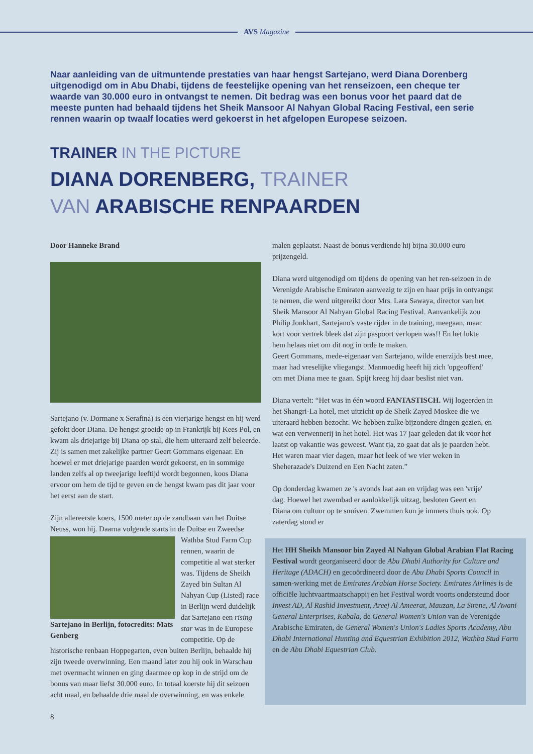AVS Magazine
Naar aanleiding van de uitmuntende prestaties van haar hengst Sartejano, werd Diana Dorenberg uitgenodigd om in Abu Dhabi, tijdens de feestelijke opening van het renseizoen, een cheque ter waarde van 30.000 euro in ontvangst te nemen. Dit bedrag was een bonus voor het paard dat de meeste punten had behaald tijdens het Sheik Mansoor Al Nahyan Global Racing Festival, een serie rennen waarin op twaalf locaties werd gekoerst in het afgelopen Europese seizoen.
TRAINER IN THE PICTURE
DIANA DORENBERG, TRAINER
VAN ARABISCHE RENPAARDEN
Door Hanneke Brand
Sartejano (v. Dormane x Serafina) is een vierjarige hengst en hij werd gefokt door Diana. De hengst groeide op in Frankrijk bij Kees Pol, en kwam als driejarige bij Diana op stal, die hem uiteraard zelf beleerde. Zij is samen met zakelijke partner Geert Gommans eigenaar. En hoewel er met driejarige paarden wordt gekoerst, en in sommige landen zelfs al op tweejarige leeftijd wordt begonnen, koos Diana ervoor om hem de tijd te geven en de hengst kwam pas dit jaar voor het eerst aan de start.
Zijn allereerste koers, 1500 meter op de zandbaan van het Duitse Neuss, won hij. Daarna volgende starts in de Duitse en Zweedse Sartejano in Berlijn, fotocredits: Mats Genberg Wathba Stud Farm Cup rennen, waarin de competitie al wat sterker was. Tijdens de Sheikh Zayed bin Sultan Al Nahyan Cup (Listed) race in Berlijn werd duidelijk dat Sartejano een rising star was in de Europese competitie. Op de historische renbaan Hoppegarten, even buiten Berlijn, behaalde hij zijn tweede overwinning. Een maand later zou hij ook in Warschau met overmacht winnen en ging daarmee op kop in de strijd om de bonus van maar liefst 30.000 euro. In totaal koerste hij dit seizoen acht maal, en behaalde drie maal de overwinning, en was enkele
8
malen geplaatst. Naast de bonus verdiende hij bijna 30.000 euro prijzengeld.
Diana werd uitgenodigd om tijdens de opening van het ren-seizoen in de Verenigde Arabische Emiraten aanwezig te zijn en haar prijs in ontvangst te nemen, die werd uitgereikt door Mrs. Lara Sawaya, director van het Sheik Mansoor Al Nahyan Global Racing Festival. Aanvankelijk zou Philip Jonkhart, Sartejano's vaste rijder in de training, meegaan, maar kort voor vertrek bleek dat zijn paspoort verlopen was!! En het lukte hem helaas niet om dit nog in orde te maken.
Geert Gommans, mede-eigenaar van Sartejano, wilde enerzijds best mee, maar had vreselijke vliegangst. Manmoedig heeft hij zich 'opgeofferd' om met Diana mee te gaan. Spijt kreeg hij daar beslist niet van.
Diana vertelt: “Het was in één woord FANTASTISCH. Wij logeerden in het Shangri-La hotel, met uitzicht op de Sheik Zayed Moskee die we uiteraard hebben bezocht. We hebben zulke bijzondere dingen gezien, en wat een verwennerij in het hotel. Het was 17 jaar geleden dat ik voor het laatst op vakantie was geweest. Want tja, zo gaat dat als je paarden hebt. Het waren maar vier dagen, maar het leek of we vier weken in Sheherazade's Duizend en Een Nacht zaten.”
Op donderdag kwamen ze 's avonds laat aan en vrijdag was een 'vrije' dag. Hoewel het zwembad er aanlokkelijk uitzag, besloten Geert en Diana om cultuur op te snuiven. Zwemmen kun je immers thuis ook. Op zaterdag stond er
Het HH Sheikh Mansoor bin Zayed Al Nahyan Global Arabian Flat Racing Festival wordt georganiseerd door de Abu Dhabi Authority for Culture and Heritage (ADACH) en gecoördineerd door de Abu Dhabi Sports Council in samen-werking met de Emirates Arabian Horse Society. Emirates Airlines is de officiële luchtvaartmaatschappij en het Festival wordt voorts ondersteund door Invest AD, Al Rashid Investment, Areej Al Ameerat, Mauzan, La Sirene, Al Awani General Enterprises, Kabala, de General Women's Union van de Verenigde Arabische Emiraten, de General Women's Union's Ladies Sports Academy, Abu Dhabi International Hunting and Equestrian Exhibition 2012, Wathba Stud Farm en de Abu Dhabi Equestrian Club.